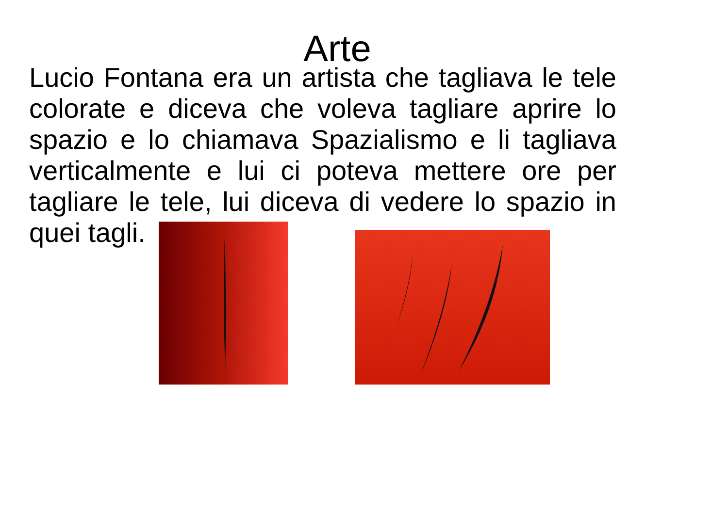Arte
Lucio Fontana era un artista che tagliava le tele colorate e diceva che voleva tagliare aprire lo spazio e lo chiamava Spazialismo e li tagliava verticalmente e lui ci poteva mettere ore per tagliare le tele, lui diceva di vedere lo spazio in quei tagli.